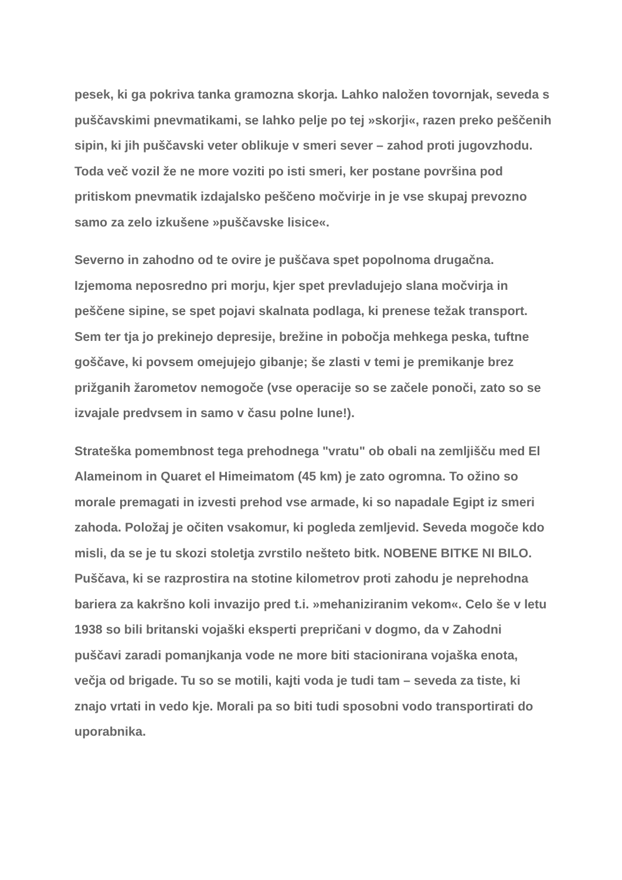pesek, ki ga pokriva tanka gramozna skorja. Lahko naložen tovornjak, seveda s puščavskimi pnevmatikami, se lahko pelje po tej »skorji«, razen preko peščenih sipin, ki jih puščavski veter oblikuje v smeri sever – zahod proti jugovzhodu. Toda več vozil že ne more voziti po isti smeri, ker postane površina pod pritiskom pnevmatik izdajalsko peščeno močvirje in je vse skupaj prevozno samo za zelo izkušene »puščavske lisice«.
Severno in zahodno od te ovire je puščava spet popolnoma drugačna. Izjemoma neposredno pri morju, kjer spet prevladujejo slana močvirja in peščene sipine, se spet pojavi skalnata podlaga, ki prenese težak transport. Sem ter tja jo prekinejo depresije, brežine in pobočja mehkega peska, tuftne goščave, ki povsem omejujejo gibanje; še zlasti v temi je premikanje brez prižganih žarometov nemogoče (vse operacije so se začele ponoči, zato so se izvajale predvsem in samo v času polne lune!).
Strateška pomembnost tega prehodnega "vratu" ob obali na zemljišču med El Alameinom in Quaret el Himeimatom (45 km) je zato ogromna. To ožino so morale premagati in izvesti prehod vse armade, ki so napadale Egipt iz smeri zahoda. Položaj je očiten vsakomur, ki pogleda zemljevid. Seveda mogoče kdo misli, da se je tu skozi stoletja zvrstilo nešteto bitk. NOBENE BITKE NI BILO. Puščava, ki se razprostira na stotine kilometrov proti zahodu je neprehodna bariera za kakršno koli invazijo pred t.i. »mehaniziranim vekom«. Celo še v letu 1938 so bili britanski vojaški eksperti prepričani v dogmo, da v Zahodni puščavi zaradi pomanjkanja vode ne more biti stacionirana vojaška enota, večja od brigade. Tu so se motili, kajti voda je tudi tam – seveda za tiste, ki znajo vrtati in vedo kje. Morali pa so biti tudi sposobni vodo transportirati do uporabnika.